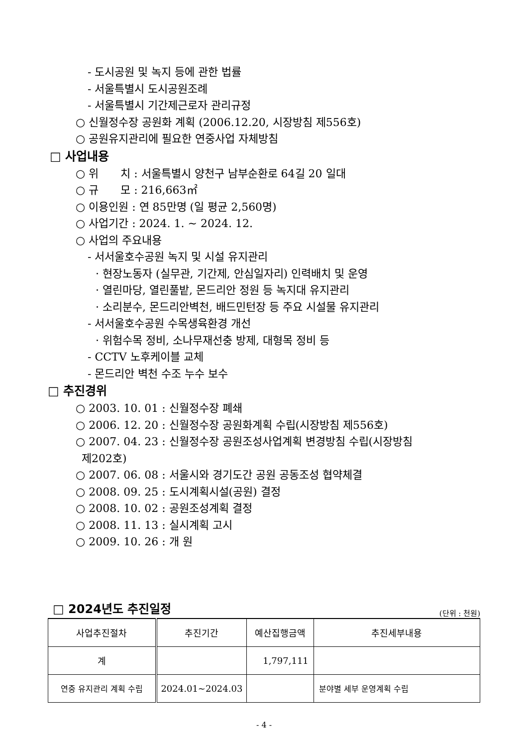- 도시공원 및 녹지 등에 관한 법률
- 서울특별시 도시공원조례
- 서울특별시 기간제근로자 관리규정
○ 신월정수장 공원화 계획 (2006.12.20, 시장방침 제556호)
○ 공원유지관리에 필요한 연중사업 자체방침
□ 사업내용
○ 위　　치 : 서울특별시 양천구 남부순환로 64길 20 일대
○ 규　　모 : 216,663㎡
○ 이용인원 : 연 85만명 (일 평균 2,560명)
○ 사업기간 : 2024. 1. ~ 2024. 12.
○ 사업의 주요내용
- 서서울호수공원 녹지 및 시설 유지관리
· 현장노동자 (실무관, 기간제, 안심일자리) 인력배치 및 운영
· 열린마당, 열린풀밭, 몬드리안 정원 등 녹지대 유지관리
· 소리분수, 몬드리안벽천, 배드민턴장 등 주요 시설물 유지관리
- 서서울호수공원 수목생육환경 개선
· 위험수목 정비, 소나무재선충 방제, 대형목 정비 등
- CCTV 노후케이블 교체
- 몬드리안 벽천 수조 누수 보수
□ 추진경위
○ 2003. 10. 01 : 신월정수장 폐쇄
○ 2006. 12. 20 : 신월정수장 공원화계획 수립(시장방침 제556호)
○ 2007. 04. 23 : 신월정수장 공원조성사업계획 변경방침 수립(시장방침
제202호)
○ 2007. 06. 08 : 서울시와 경기도간 공원 공동조성 협약체결
○ 2008. 09. 25 : 도시계획시설(공원) 결정
○ 2008. 10. 02 : 공원조성계획 결정
○ 2008. 11. 13 : 실시계획 고시
○ 2009. 10. 26 : 개 원
□ 2024년도 추진일정
(단위 : 천원)
| 사업추진절차 | 추진기간 | 예산집행금액 | 추진세부내용 |
| --- | --- | --- | --- |
| 계 | | 1,797,111 | |
| 연중 유지관리 계획 수립 | 2024.01~2024.03 | | 분야별 세부 운영계획 수립 |
- 4 -